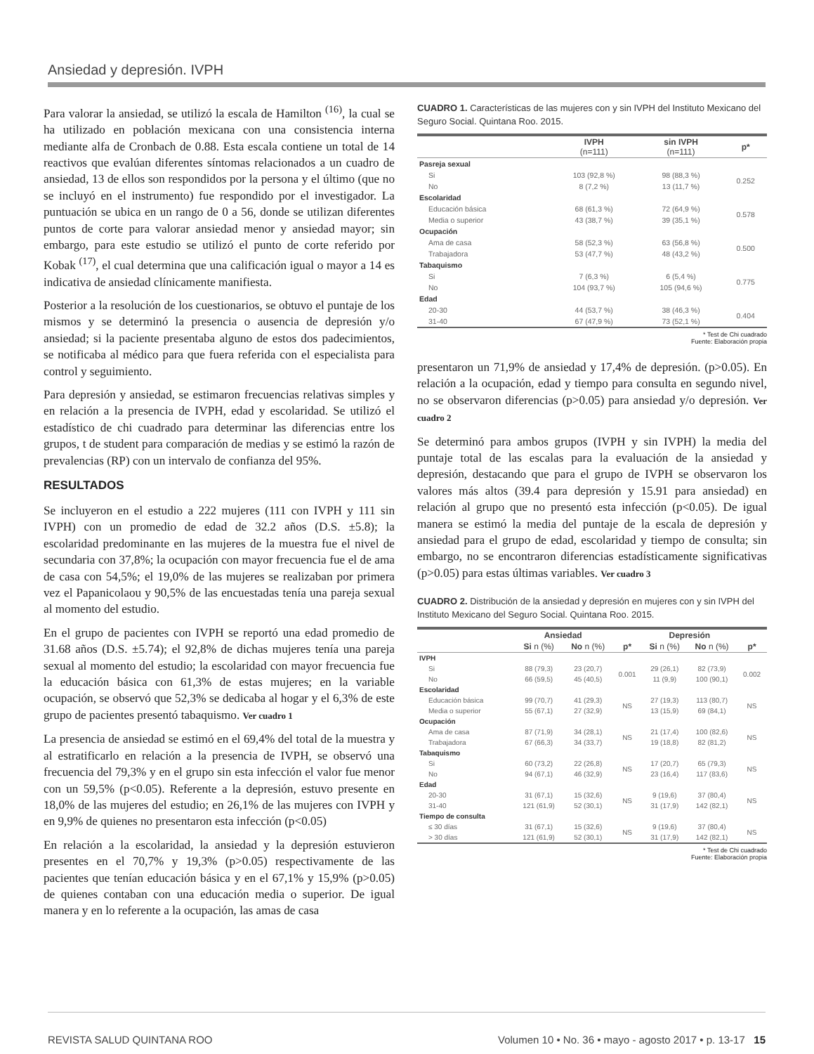Ansiedad y depresión. IVPH
Para valorar la ansiedad, se utilizó la escala de Hamilton <sup>(16)</sup>, la cual se ha utilizado en población mexicana con una consistencia interna mediante alfa de Cronbach de 0.88. Esta escala contiene un total de 14 reactivos que evalúan diferentes síntomas relacionados a un cuadro de ansiedad, 13 de ellos son respondidos por la persona y el último (que no se incluyó en el instrumento) fue respondido por el investigador. La puntuación se ubica en un rango de 0 a 56, donde se utilizan diferentes puntos de corte para valorar ansiedad menor y ansiedad mayor; sin embargo, para este estudio se utilizó el punto de corte referido por Kobak <sup>(17)</sup>, el cual determina que una calificación igual o mayor a 14 es indicativa de ansiedad clínicamente manifiesta.
Posterior a la resolución de los cuestionarios, se obtuvo el puntaje de los mismos y se determinó la presencia o ausencia de depresión y/o ansiedad; si la paciente presentaba alguno de estos dos padecimientos, se notificaba al médico para que fuera referida con el especialista para control y seguimiento.
Para depresión y ansiedad, se estimaron frecuencias relativas simples y en relación a la presencia de IVPH, edad y escolaridad. Se utilizó el estadístico de chi cuadrado para determinar las diferencias entre los grupos, t de student para comparación de medias y se estimó la razón de prevalencias (RP) con un intervalo de confianza del 95%.
RESULTADOS
Se incluyeron en el estudio a 222 mujeres (111 con IVPH y 111 sin IVPH) con un promedio de edad de 32.2 años (D.S. ±5.8); la escolaridad predominante en las mujeres de la muestra fue el nivel de secundaria con 37,8%; la ocupación con mayor frecuencia fue el de ama de casa con 54,5%; el 19,0% de las mujeres se realizaban por primera vez el Papanicolaou y 90,5% de las encuestadas tenía una pareja sexual al momento del estudio.
En el grupo de pacientes con IVPH se reportó una edad promedio de 31.68 años (D.S. ±5.74); el 92,8% de dichas mujeres tenía una pareja sexual al momento del estudio; la escolaridad con mayor frecuencia fue la educación básica con 61,3% de estas mujeres; en la variable ocupación, se observó que 52,3% se dedicaba al hogar y el 6,3% de este grupo de pacientes presentó tabaquismo. Ver cuadro 1
La presencia de ansiedad se estimó en el 69,4% del total de la muestra y al estratificarlo en relación a la presencia de IVPH, se observó una frecuencia del 79,3% y en el grupo sin esta infección el valor fue menor con un 59,5% (p<0.05). Referente a la depresión, estuvo presente en 18,0% de las mujeres del estudio; en 26,1% de las mujeres con IVPH y en 9,9% de quienes no presentaron esta infección (p<0.05)
En relación a la escolaridad, la ansiedad y la depresión estuvieron presentes en el 70,7% y 19,3% (p>0.05) respectivamente de las pacientes que tenían educación básica y en el 67,1% y 15,9% (p>0.05) de quienes contaban con una educación media o superior. De igual manera y en lo referente a la ocupación, las amas de casa
CUADRO 1. Características de las mujeres con y sin IVPH del Instituto Mexicano del Seguro Social. Quintana Roo. 2015.
| | IVPH (n=111) | sin IVPH (n=111) | p* |
| --- | --- | --- | --- |
| Pasreja sexual | | | |
| Si | 103 (92,8 %) | 98 (88,3 %) | 0.252 |
| No | 8 (7,2 %) | 13 (11,7 %) | |
| Escolaridad | | | |
| Educación básica | 68 (61,3 %) | 72 (64,9 %) | 0.578 |
| Media o superior | 43 (38,7 %) | 39 (35,1 %) | |
| Ocupación | | | |
| Ama de casa | 58 (52,3 %) | 63 (56,8 %) | 0.500 |
| Trabajadora | 53 (47,7 %) | 48 (43,2 %) | |
| Tabaquismo | | | |
| Si | 7 (6,3 %) | 6 (5,4 %) | 0.775 |
| No | 104 (93,7 %) | 105 (94,6 %) | |
| Edad | | | |
| 20-30 | 44 (53,7 %) | 38 (46,3 %) | 0.404 |
| 31-40 | 67 (47,9 %) | 73 (52,1 %) | |
* Test de Chi cuadrado
Fuente: Elaboración propia
presentaron un 71,9% de ansiedad y 17,4% de depresión. (p>0.05). En relación a la ocupación, edad y tiempo para consulta en segundo nivel, no se observaron diferencias (p>0.05) para ansiedad y/o depresión. Ver cuadro 2
Se determinó para ambos grupos (IVPH y sin IVPH) la media del puntaje total de las escalas para la evaluación de la ansiedad y depresión, destacando que para el grupo de IVPH se observaron los valores más altos (39.4 para depresión y 15.91 para ansiedad) en relación al grupo que no presentó esta infección (p<0.05). De igual manera se estimó la media del puntaje de la escala de depresión y ansiedad para el grupo de edad, escolaridad y tiempo de consulta; sin embargo, no se encontraron diferencias estadísticamente significativas (p>0.05) para estas últimas variables. Ver cuadro 3
CUADRO 2. Distribución de la ansiedad y depresión en mujeres con y sin IVPH del Instituto Mexicano del Seguro Social. Quintana Roo. 2015.
| | Ansiedad | | | Depresión | | |
| --- | --- | --- | --- | --- | --- | --- |
| | Si n (%) | No n (%) | p* | Si n (%) | No n (%) | p* |
| IVPH | | | | | | |
| Si | 88 (79,3) | 23 (20,7) | 0.001 | 29 (26,1) | 82 (73,9) | 0.002 |
| No | 66 (59,5) | 45 (40,5) | | 11 (9,9) | 100 (90,1) | |
| Escolaridad | | | | | | |
| Educación básica | 99 (70,7) | 41 (29,3) | NS | 27 (19,3) | 113 (80,7) | NS |
| Media o superior | 55 (67,1) | 27 (32,9) | | 13 (15,9) | 69 (84,1) | |
| Ocupación | | | | | | |
| Ama de casa | 87 (71,9) | 34 (28,1) | NS | 21 (17,4) | 100 (82,6) | NS |
| Trabajadora | 67 (66,3) | 34 (33,7) | | 19 (18,8) | 82 (81,2) | |
| Tabaquismo | | | | | | |
| Si | 60 (73,2) | 22 (26,8) | NS | 17 (20,7) | 65 (79,3) | NS |
| No | 94 (67,1) | 46 (32,9) | | 23 (16,4) | 117 (83,6) | |
| Edad | | | | | | |
| 20-30 | 31 (67,1) | 15 (32,6) | NS | 9 (19,6) | 37 (80,4) | NS |
| 31-40 | 121 (61,9) | 52 (30,1) | | 31 (17,9) | 142 (82,1) | |
| Tiempo de consulta | | | | | | |
| ≤ 30 días | 31 (67,1) | 15 (32,6) | NS | 9 (19,6) | 37 (80,4) | NS |
| > 30 días | 121 (61,9) | 52 (30,1) | | 31 (17,9) | 142 (82,1) | |
* Test de Chi cuadrado
Fuente: Elaboración propia
REVISTA SALUD QUINTANA ROO Volumen 10 • No. 36 • mayo - agosto 2017 • p. 13-17 15